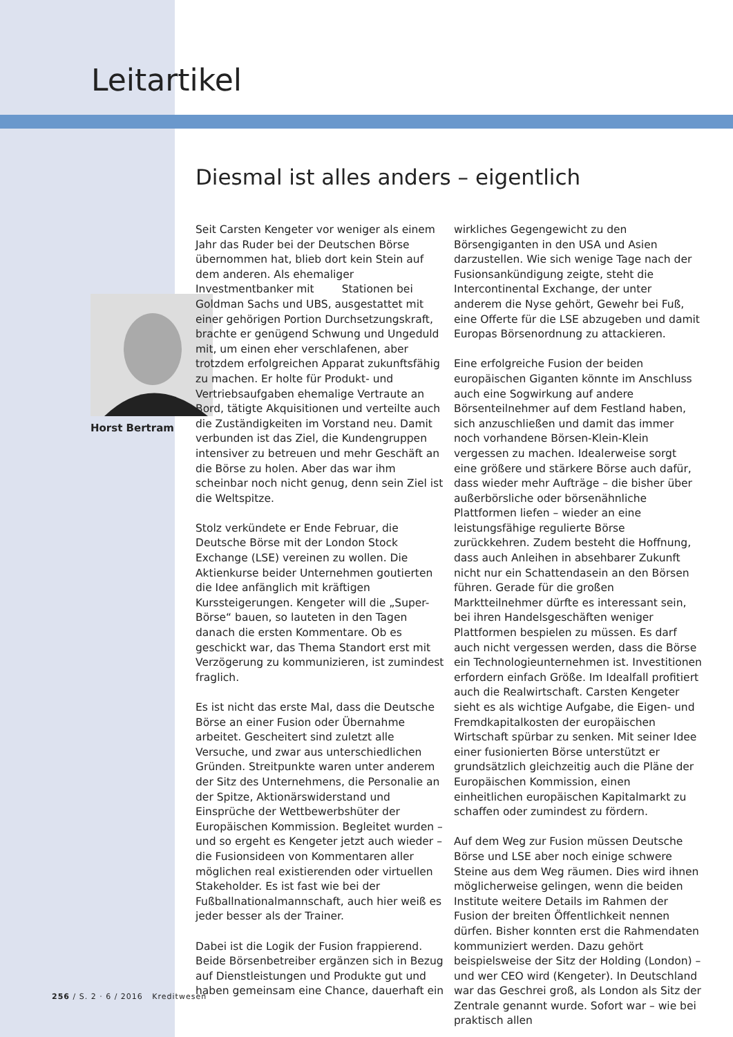Leitartikel
Diesmal ist alles anders – eigentlich
Horst Bertram
Seit Carsten Kengeter vor weniger als einem Jahr das Ruder bei der Deutschen Börse übernommen hat, blieb dort kein Stein auf dem anderen. Als ehemaliger Investmentbanker mit Stationen bei Goldman Sachs und UBS, ausgestattet mit einer gehörigen Portion Durchsetzungskraft, brachte er genügend Schwung und Ungeduld mit, um einen eher verschlafenen, aber trotzdem erfolgreichen Apparat zukunftsfähig zu machen. Er holte für Produkt- und Vertriebsaufgaben ehemalige Vertraute an Bord, tätigte Akquisitionen und verteilte auch die Zuständigkeiten im Vorstand neu. Damit verbunden ist das Ziel, die Kundengruppen intensiver zu betreuen und mehr Geschäft an die Börse zu holen. Aber das war ihm scheinbar noch nicht genug, denn sein Ziel ist die Weltspitze.
Stolz verkündete er Ende Februar, die Deutsche Börse mit der London Stock Exchange (LSE) vereinen zu wollen. Die Aktienkurse beider Unternehmen goutierten die Idee anfänglich mit kräftigen Kurssteigerungen. Kengeter will die „Super-Börse“ bauen, so lauteten in den Tagen danach die ersten Kommentare. Ob es geschickt war, das Thema Standort erst mit Verzögerung zu kommunizieren, ist zumindest fraglich.
Es ist nicht das erste Mal, dass die Deutsche Börse an einer Fusion oder Übernahme arbeitet. Gescheitert sind zuletzt alle Versuche, und zwar aus unterschiedlichen Gründen. Streitpunkte waren unter anderem der Sitz des Unternehmens, die Personalie an der Spitze, Aktionärswiderstand und Einsprüche der Wettbewerbshüter der Europäischen Kommission. Begleitet wurden – und so ergeht es Kengeter jetzt auch wieder – die Fusionsideen von Kommentaren aller möglichen real existierenden oder virtuellen Stakeholder. Es ist fast wie bei der Fußballnationalmannschaft, auch hier weiß es jeder besser als der Trainer.
Dabei ist die Logik der Fusion frappierend. Beide Börsenbetreiber ergänzen sich in Bezug auf Dienstleistungen und Produkte gut und haben gemeinsam eine Chance, dauerhaft ein
wirkliches Gegengewicht zu den Börsengiganten in den USA und Asien darzustellen. Wie sich wenige Tage nach der Fusionsankündigung zeigte, steht die Intercontinental Exchange, der unter anderem die Nyse gehört, Gewehr bei Fuß, eine Offerte für die LSE abzugeben und damit Europas Börsenordnung zu attackieren.
Eine erfolgreiche Fusion der beiden europäischen Giganten könnte im Anschluss auch eine Sogwirkung auf andere Börsenteilnehmer auf dem Festland haben, sich anzuschließen und damit das immer noch vorhandene Börsen-Klein-Klein vergessen zu machen. Idealerweise sorgt eine größere und stärkere Börse auch dafür, dass wieder mehr Aufträge – die bisher über außerbörsliche oder börsenähnliche Plattformen liefen – wieder an eine leistungsfähige regulierte Börse zurückkehren. Zudem besteht die Hoffnung, dass auch Anleihen in absehbarer Zukunft nicht nur ein Schattendasein an den Börsen führen. Gerade für die großen Marktteilnehmer dürfte es interessant sein, bei ihren Handelsgeschäften weniger Plattformen bespielen zu müssen. Es darf auch nicht vergessen werden, dass die Börse ein Technologieunternehmen ist. Investitionen erfordern einfach Größe. Im Idealfall profitiert auch die Realwirtschaft. Carsten Kengeter sieht es als wichtige Aufgabe, die Eigen- und Fremdkapitalkosten der europäischen Wirtschaft spürbar zu senken. Mit seiner Idee einer fusionierten Börse unterstützt er grundsätzlich gleichzeitig auch die Pläne der Europäischen Kommission, einen einheitlichen europäischen Kapitalmarkt zu schaffen oder zumindest zu fördern.
Auf dem Weg zur Fusion müssen Deutsche Börse und LSE aber noch einige schwere Steine aus dem Weg räumen. Dies wird ihnen möglicherweise gelingen, wenn die beiden Institute weitere Details im Rahmen der Fusion der breiten Öffentlichkeit nennen dürfen. Bisher konnten erst die Rahmendaten kommuniziert werden. Dazu gehört beispielsweise der Sitz der Holding (London) – und wer CEO wird (Kengeter). In Deutschland war das Geschrei groß, als London als Sitz der Zentrale genannt wurde. Sofort war – wie bei praktisch allen
256 / S. 2 · 6 / 2016 Kreditwesen